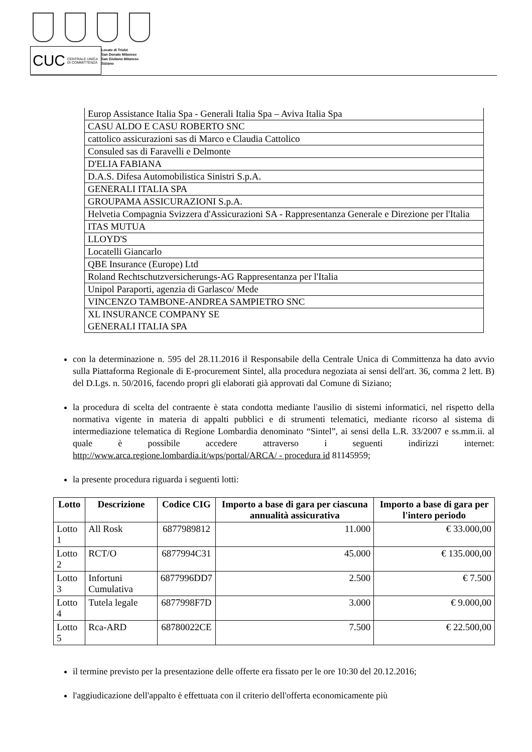CUC CENTRALE UNICA
DI COMMITTENZA
Locate di Triulzi
San Donato Milanese
San Giuliano Milanese
Siziano
| Europ Assistance Italia Spa - Generali Italia Spa – Aviva Italia Spa |
| CASU ALDO E CASU ROBERTO SNC |
| cattolico assicurazioni sas di Marco e Claudia Cattolico |
| Consuled sas di Faravelli e Delmonte |
| D'ELIA FABIANA |
| D.A.S. Difesa Automobilistica Sinistri S.p.A. |
| GENERALI ITALIA SPA |
| GROUPAMA ASSICURAZIONI S.p.A. |
| Helvetia Compagnia Svizzera d'Assicurazioni SA - Rappresentanza Generale e Direzione per l'Italia |
| ITAS MUTUA |
| LLOYD'S |
| Locatelli Giancarlo |
| QBE Insurance (Europe) Ltd |
| Roland Rechtschutzversicherungs-AG Rappresentanza per l'Italia |
| Unipol Paraporti, agenzia di Garlasco/ Mede |
| VINCENZO TAMBONE-ANDREA SAMPIETRO SNC |
| XL INSURANCE COMPANY SE GENERALI ITALIA SPA |
con la determinazione n. 595 del 28.11.2016 il Responsabile della Centrale Unica di Committenza ha dato avvio sulla Piattaforma Regionale di E-procurement Sintel, alla procedura negoziata ai sensi dell'art. 36, comma 2 lett. B) del D.Lgs. n. 50/2016, facendo propri gli elaborati già approvati dal Comune di Siziano;
la procedura di scelta del contraente è stata condotta mediante l'ausilio di sistemi informatici, nel rispetto della normativa vigente in materia di appalti pubblici e di strumenti telematici, mediante ricorso al sistema di intermediazione telematica di Regione Lombardia denominato “Sintel”, ai sensi della L.R. 33/2007 e ss.mm.ii. al quale è possibile accedere attraverso i seguenti indirizzi internet: http://www.arca.regione.lombardia.it/wps/portal/ARCA/ - procedura id 81145959;
la presente procedura riguarda i seguenti lotti:
| Lotto | Descrizione | Codice CIG | Importo a base di gara per ciascuna annualità assicurativa | Importo a base di gara per l'intero periodo |
| --- | --- | --- | --- | --- |
| Lotto 1 | All Rosk | 6877989812 | 11.000 | € 33.000,00 |
| Lotto 2 | RCT/O | 6877994C31 | 45.000 | € 135.000,00 |
| Lotto 3 | Infortuni Cumulativa | 6877996DD7 | 2.500 | € 7.500 |
| Lotto 4 | Tutela legale | 6877998F7D | 3.000 | € 9.000,00 |
| Lotto 5 | Rca-ARD | 68780022CE | 7.500 | € 22.500,00 |
il termine previsto per la presentazione delle offerte era fissato per le ore 10:30 del 20.12.2016;
l'aggiudicazione dell'appalto è effettuata con il criterio dell'offerta economicamente più